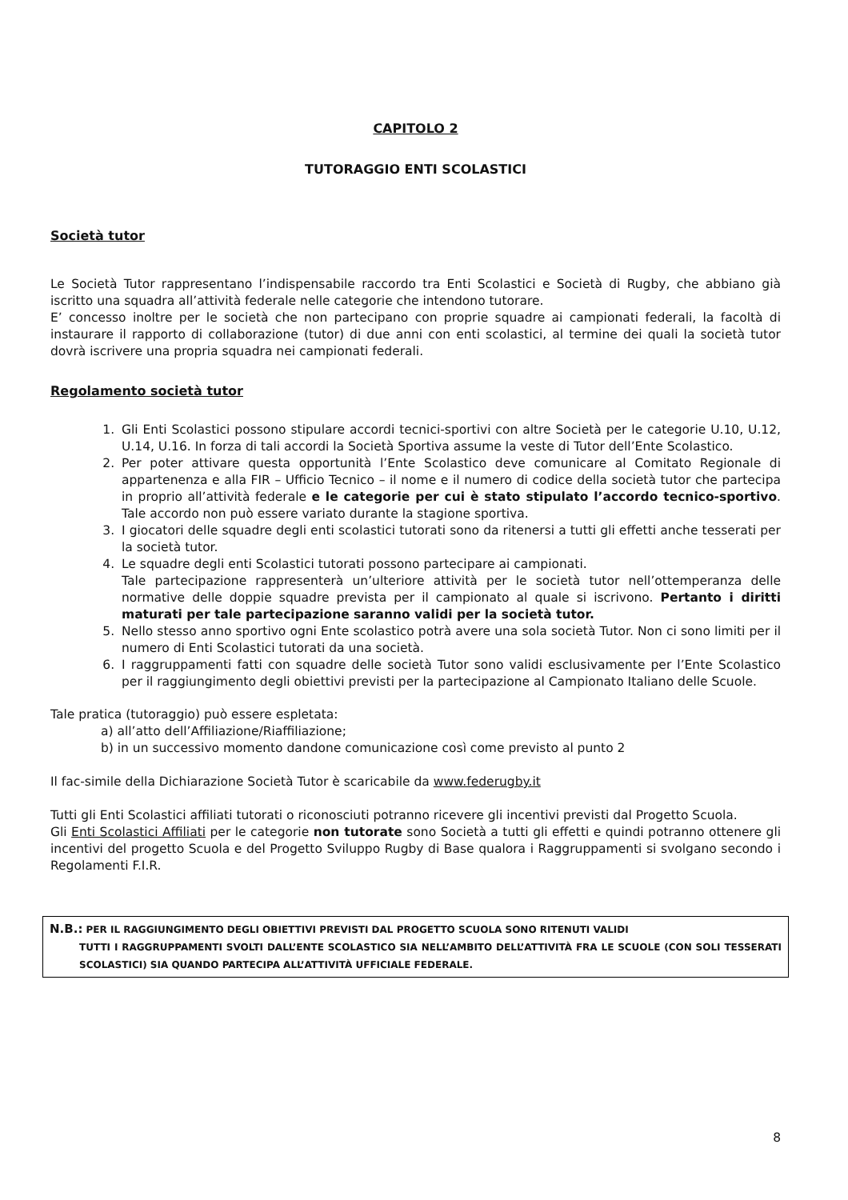CAPITOLO 2
TUTORAGGIO ENTI SCOLASTICI
Società tutor
Le Società Tutor rappresentano l’indispensabile raccordo tra Enti Scolastici e Società di Rugby, che abbiano già iscritto una squadra all’attività federale nelle categorie che intendono tutorare.
E’ concesso inoltre per le società che non partecipano con proprie squadre ai campionati federali, la facoltà di instaurare il rapporto di collaborazione (tutor) di due anni con enti scolastici, al termine dei quali la società tutor dovrà iscrivere una propria squadra nei campionati federali.
Regolamento società tutor
1. Gli Enti Scolastici possono stipulare accordi tecnici-sportivi con altre Società per le categorie U.10, U.12, U.14, U.16. In forza di tali accordi la Società Sportiva assume la veste di Tutor dell’Ente Scolastico.
2. Per poter attivare questa opportunità l’Ente Scolastico deve comunicare al Comitato Regionale di appartenenza e alla FIR – Ufficio Tecnico – il nome e il numero di codice della società tutor che partecipa in proprio all’attività federale e le categorie per cui è stato stipulato l’accordo tecnico-sportivo. Tale accordo non può essere variato durante la stagione sportiva.
3. I giocatori delle squadre degli enti scolastici tutorati sono da ritenersi a tutti gli effetti anche tesserati per la società tutor.
4. Le squadre degli enti Scolastici tutorati possono partecipare ai campionati.
Tale partecipazione rappresenterà un’ulteriore attività per le società tutor nell’ottemperanza delle normative delle doppie squadre prevista per il campionato al quale si iscrivono. Pertanto i diritti maturati per tale partecipazione saranno validi per la società tutor.
5. Nello stesso anno sportivo ogni Ente scolastico potrà avere una sola società Tutor. Non ci sono limiti per il numero di Enti Scolastici tutorati da una società.
6. I raggruppamenti fatti con squadre delle società Tutor sono validi esclusivamente per l’Ente Scolastico per il raggiungimento degli obiettivi previsti per la partecipazione al Campionato Italiano delle Scuole.
Tale pratica (tutoraggio) può essere espletata:
a) all’atto dell’Affiliazione/Riaffiliazione;
b) in un successivo momento dandone comunicazione così come previsto al punto 2
Il fac-simile della Dichiarazione Società Tutor è scaricabile da www.federugby.it
Tutti gli Enti Scolastici affiliati tutorati o riconosciuti potranno ricevere gli incentivi previsti dal Progetto Scuola.
Gli Enti Scolastici Affiliati per le categorie non tutorate sono Società a tutti gli effetti e quindi potranno ottenere gli incentivi del progetto Scuola e del Progetto Sviluppo Rugby di Base qualora i Raggruppamenti si svolgano secondo i Regolamenti F.I.R.
N.B.: PER IL RAGGIUNGIMENTO DEGLI OBIETTIVI PREVISTI DAL PROGETTO SCUOLA SONO RITENUTI VALIDI
TUTTI I RAGGRUPPAMENTI SVOLTI DALL’ENTE SCOLASTICO SIA NELL’AMBITO DELL’ATTIVITÀ FRA LE SCUOLE (CON SOLI TESSERATI SCOLASTICI) SIA QUANDO PARTECIPA ALL’ATTIVITÀ UFFICIALE FEDERALE.
8